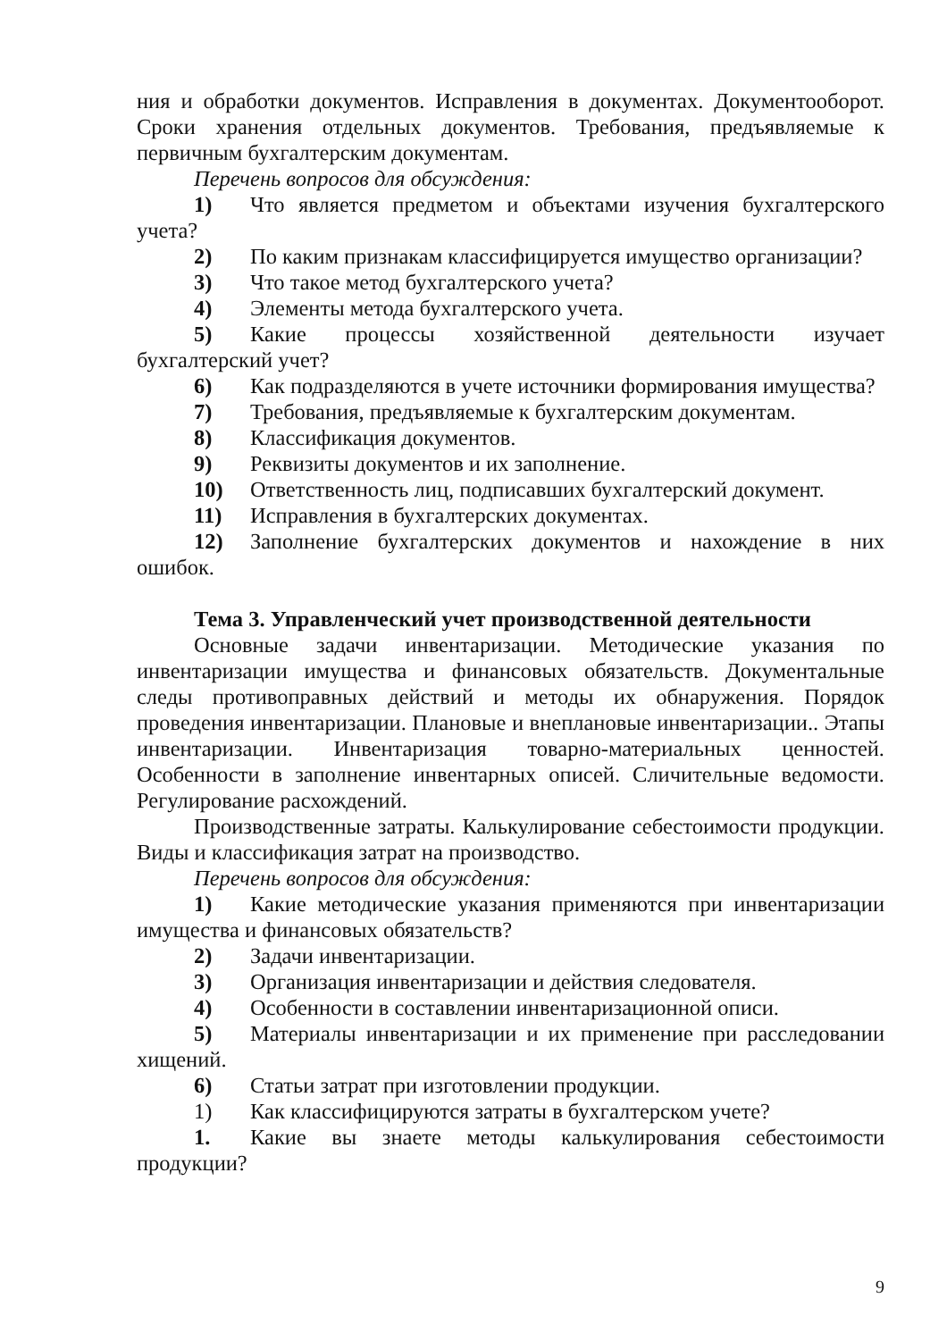ния и обработки документов. Исправления в документах. Документооборот. Сроки хранения отдельных документов. Требования, предъявляемые к первичным бухгалтерским документам.
Перечень вопросов для обсуждения:
1) Что является предметом и объектами изучения бухгалтерского учета?
2) По каким признакам классифицируется имущество организации?
3) Что такое метод бухгалтерского учета?
4) Элементы метода бухгалтерского учета.
5) Какие процессы хозяйственной деятельности изучает бухгалтерский учет?
6) Как подразделяются в учете источники формирования имущества?
7) Требования, предъявляемые к бухгалтерским документам.
8) Классификация документов.
9) Реквизиты документов и их заполнение.
10) Ответственность лиц, подписавших бухгалтерский документ.
11) Исправления в бухгалтерских документах.
12) Заполнение бухгалтерских документов и нахождение в них ошибок.
Тема 3. Управленческий учет производственной деятельности
Основные задачи инвентаризации. Методические указания по инвентаризации имущества и финансовых обязательств. Документальные следы противоправных действий и методы их обнаружения. Порядок проведения инвентаризации. Плановые и внеплановые инвентаризации.. Этапы инвентаризации. Инвентаризация товарно-материальных ценностей. Особенности в заполнение инвентарных описей. Сличительные ведомости. Регулирование расхождений.
Производственные затраты. Калькулирование себестоимости продукции. Виды и классификация затрат на производство.
Перечень вопросов для обсуждения:
1) Какие методические указания применяются при инвентаризации имущества и финансовых обязательств?
2) Задачи инвентаризации.
3) Организация инвентаризации и действия следователя.
4) Особенности в составлении инвентаризационной описи.
5) Материалы инвентаризации и их применение при расследовании хищений.
6) Статьи затрат при изготовлении продукции.
1) Как классифицируются затраты в бухгалтерском учете?
1. Какие вы знаете методы калькулирования себестоимости продукции?
9